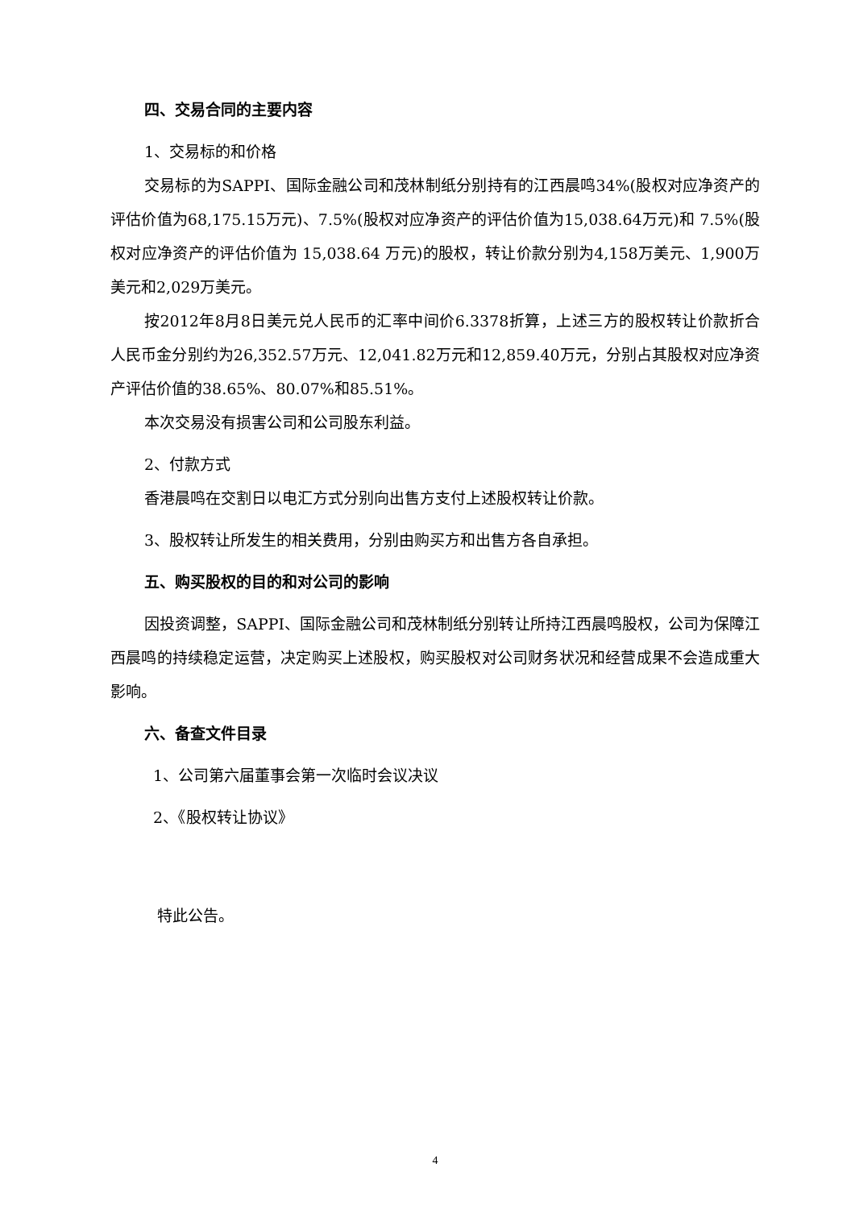四、交易合同的主要内容
1、交易标的和价格
交易标的为SAPPI、国际金融公司和茂林制纸分别持有的江西晨鸣34%(股权对应净资产的评估价值为68,175.15万元)、7.5%(股权对应净资产的评估价值为15,038.64万元)和 7.5%(股权对应净资产的评估价值为 15,038.64 万元)的股权，转让价款分别为4,158万美元、1,900万美元和2,029万美元。
按2012年8月8日美元兑人民币的汇率中间价6.3378折算，上述三方的股权转让价款折合人民币金分别约为26,352.57万元、12,041.82万元和12,859.40万元，分别占其股权对应净资产评估价值的38.65%、80.07%和85.51%。
本次交易没有损害公司和公司股东利益。
2、付款方式
香港晨鸣在交割日以电汇方式分别向出售方支付上述股权转让价款。
3、股权转让所发生的相关费用，分别由购买方和出售方各自承担。
五、购买股权的目的和对公司的影响
因投资调整，SAPPI、国际金融公司和茂林制纸分别转让所持江西晨鸣股权，公司为保障江西晨鸣的持续稳定运营，决定购买上述股权，购买股权对公司财务状况和经营成果不会造成重大影响。
六、备查文件目录
1、公司第六届董事会第一次临时会议决议
2、《股权转让协议》
特此公告。
4